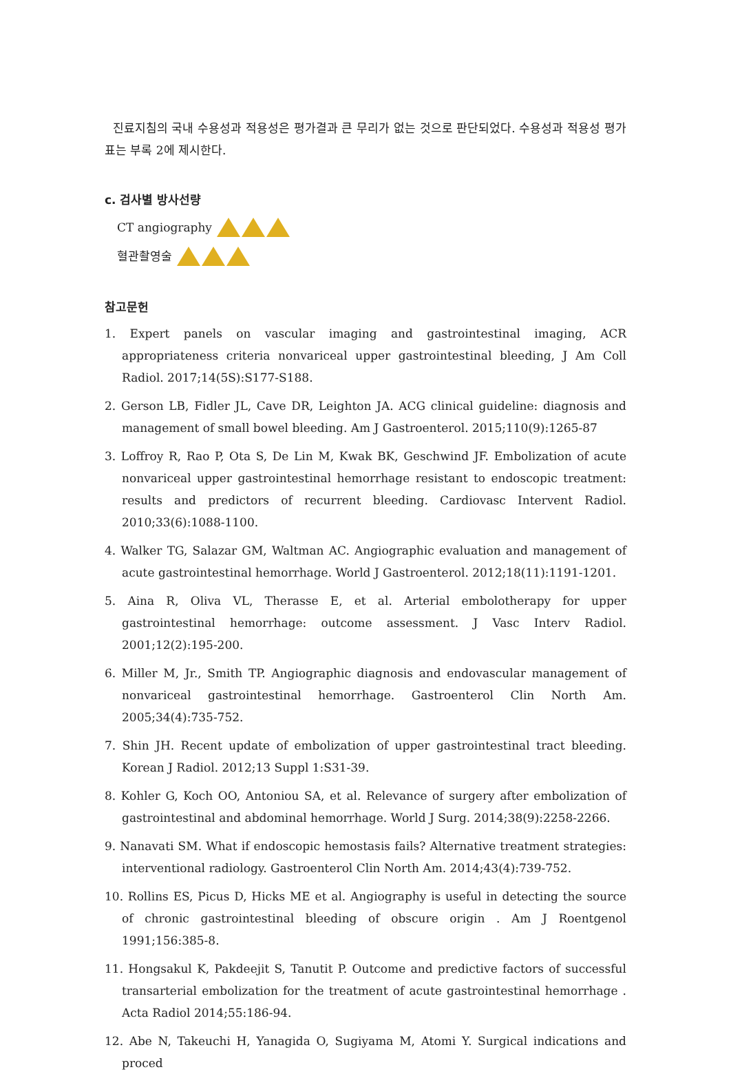진료지침의 국내 수용성과 적용성은 평가결과 큰 무리가 없는 것으로 판단되었다. 수용성과 적용성 평가표는 부록 2에 제시한다.
c. 검사별 방사선량
CT angiography
혈관촬영술
참고문헌
1. Expert panels on vascular imaging and gastrointestinal imaging, ACR appropriateness criteria nonvariceal upper gastrointestinal bleeding, J Am Coll Radiol. 2017;14(5S):S177-S188.
2. Gerson LB, Fidler JL, Cave DR, Leighton JA. ACG clinical guideline: diagnosis and management of small bowel bleeding. Am J Gastroenterol. 2015;110(9):1265-87
3. Loffroy R, Rao P, Ota S, De Lin M, Kwak BK, Geschwind JF. Embolization of acute nonvariceal upper gastrointestinal hemorrhage resistant to endoscopic treatment: results and predictors of recurrent bleeding. Cardiovasc Intervent Radiol. 2010;33(6):1088-1100.
4. Walker TG, Salazar GM, Waltman AC. Angiographic evaluation and management of acute gastrointestinal hemorrhage. World J Gastroenterol. 2012;18(11):1191-1201.
5. Aina R, Oliva VL, Therasse E, et al. Arterial embolotherapy for upper gastrointestinal hemorrhage: outcome assessment. J Vasc Interv Radiol. 2001;12(2):195-200.
6. Miller M, Jr., Smith TP. Angiographic diagnosis and endovascular management of nonvariceal gastrointestinal hemorrhage. Gastroenterol Clin North Am. 2005;34(4):735-752.
7. Shin JH. Recent update of embolization of upper gastrointestinal tract bleeding. Korean J Radiol. 2012;13 Suppl 1:S31-39.
8. Kohler G, Koch OO, Antoniou SA, et al. Relevance of surgery after embolization of gastrointestinal and abdominal hemorrhage. World J Surg. 2014;38(9):2258-2266.
9. Nanavati SM. What if endoscopic hemostasis fails? Alternative treatment strategies: interventional radiology. Gastroenterol Clin North Am. 2014;43(4):739-752.
10. Rollins ES, Picus D, Hicks ME et al. Angiography is useful in detecting the source of chronic gastrointestinal bleeding of obscure origin . Am J Roentgenol 1991;156:385-8.
11. Hongsakul K, Pakdeejit S, Tanutit P. Outcome and predictive factors of successful transarterial embolization for the treatment of acute gastrointestinal hemorrhage . Acta Radiol 2014;55:186-94.
12. Abe N, Takeuchi H, Yanagida O, Sugiyama M, Atomi Y. Surgical indications and proced